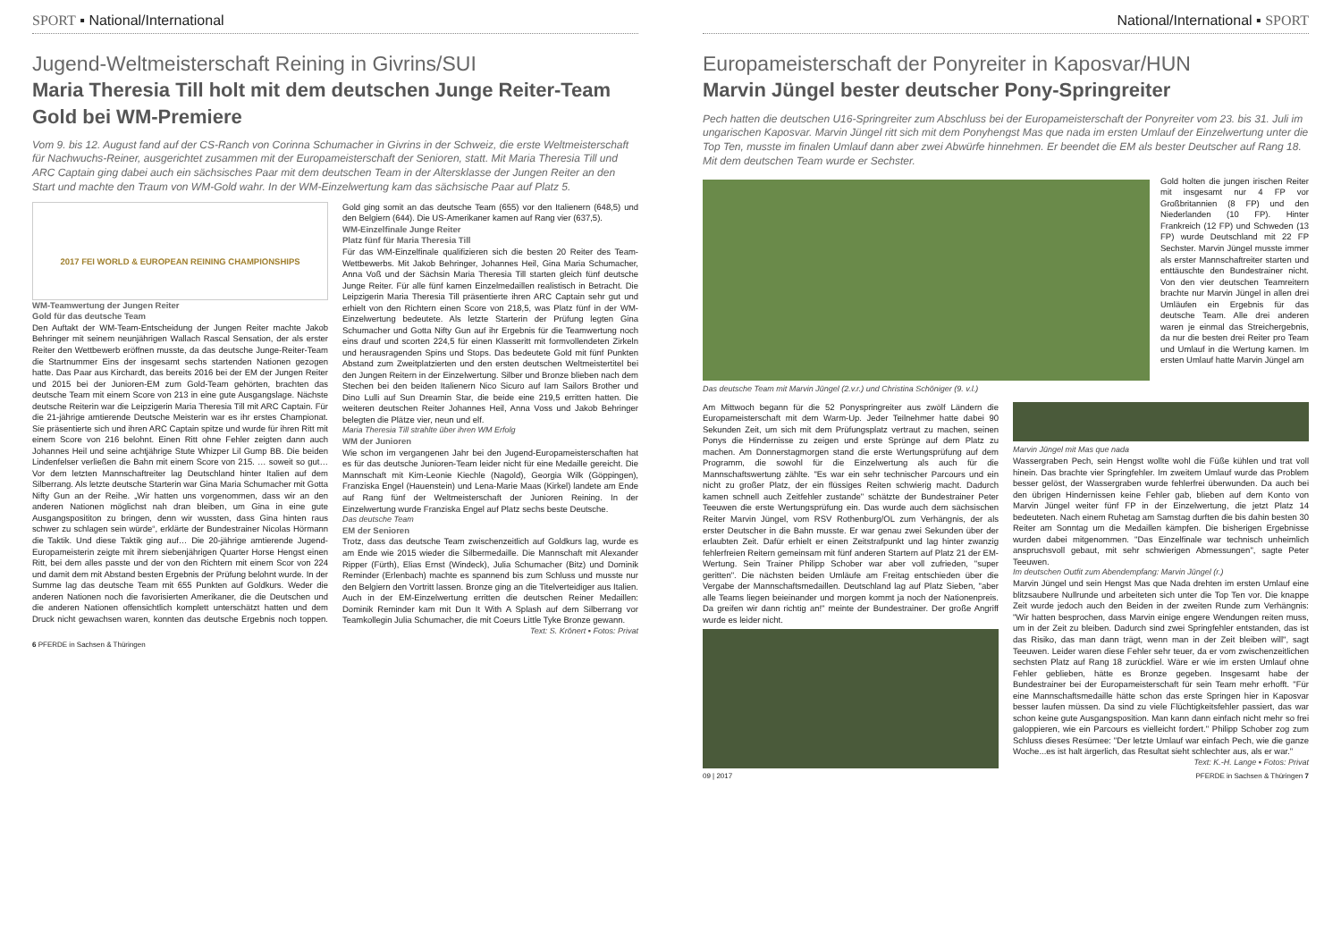SPORT ▪ National/International
Jugend-Weltmeisterschaft Reining in Givrins/SUI
Maria Theresia Till holt mit dem deutschen Junge Reiter-Team Gold bei WM-Premiere
Vom 9. bis 12. August fand auf der CS-Ranch von Corinna Schumacher in Givrins in der Schweiz, die erste Weltmeisterschaft für Nachwuchs-Reiner, ausgerichtet zusammen mit der Europameisterschaft der Senioren, statt. Mit Maria Theresia Till und ARC Captain ging dabei auch ein sächsisches Paar mit dem deutschen Team in der Altersklasse der Jungen Reiter an den Start und machte den Traum von WM-Gold wahr. In der WM-Einzelwertung kam das sächsische Paar auf Platz 5.
2017 FEI WORLD & EUROPEAN REINING CHAMPIONSHIPS
WM-Teamwertung der Jungen Reiter
Gold für das deutsche Team
Den Auftakt der WM-Team-Entscheidung der Jungen Reiter machte Jakob Behringer mit seinem neunjährigen Wallach Rascal Sensation, der als erster Reiter den Wettbewerb eröffnen musste, da das deutsche Junge-Reiter-Team die Startnummer Eins der insgesamt sechs startenden Nationen gezogen hatte. Das Paar aus Kirchardt, das bereits 2016 bei der EM der Jungen Reiter und 2015 bei der Junioren-EM zum Gold-Team gehörten, brachten das deutsche Team mit einem Score von 213 in eine gute Ausgangslage. Nächste deutsche Reiterin war die Leipzigerin Maria Theresia Till mit ARC Captain. Für die 21-jährige amtierende Deutsche Meisterin war es ihr erstes Championat. Sie präsentierte sich und ihren ARC Captain spitze und wurde für ihren Ritt mit einem Score von 216 belohnt. Einen Ritt ohne Fehler zeigten dann auch Johannes Heil und seine achtjährige Stute Whizper Lil Gump BB. Die beiden Lindenfelser verließen die Bahn mit einem Score von 215. … soweit so gut… Vor dem letzten Mannschaftreiter lag Deutschland hinter Italien auf dem Silberrang. Als letzte deutsche Starterin war Gina Maria Schumacher mit Gotta Nifty Gun an der Reihe. „Wir hatten uns vorgenommen, dass wir an den anderen Nationen möglichst nah dran bleiben, um Gina in eine gute Ausgangsposititon zu bringen, denn wir wussten, dass Gina hinten raus schwer zu schlagen sein würde“, erklärte der Bundestrainer Nicolas Hörmann die Taktik. Und diese Taktik ging auf… Die 20-jährige amtierende Jugend-Europameisterin zeigte mit ihrem siebenjährigen Quarter Horse Hengst einen Ritt, bei dem alles passte und der von den Richtern mit einem Scor von 224 und damit dem mit Abstand besten Ergebnis der Prüfung belohnt wurde. In der Summe lag das deutsche Team mit 655 Punkten auf Goldkurs. Weder die anderen Nationen noch die favorisierten Amerikaner, die die Deutschen und die anderen Nationen offensichtlich komplett unterschätzt hatten und dem Druck nicht gewachsen waren, konnten das deutsche Ergebnis noch toppen. Gold ging somit an das deutsche Team (655) vor den Italienern (648,5) und den Belgiern (644). Die US-Amerikaner kamen auf Rang vier (637,5).
WM-Einzelfinale Junge Reiter
Platz fünf für Maria Theresia Till
Für das WM-Einzelfinale qualifizieren sich die besten 20 Reiter des Team-Wettbewerbs. Mit Jakob Behringer, Johannes Heil, Gina Maria Schumacher, Anna Voß und der Sächsin Maria Theresia Till starten gleich fünf deutsche Junge Reiter. Für alle fünf kamen Einzelmedaillen realistisch in Betracht. Die Leipzigerin Maria Theresia Till präsentierte ihren ARC Captain sehr gut und erhielt von den Richtern einen Score von 218,5, was Platz fünf in der WM-Einzelwertung bedeutete. Als letzte Starterin der Prüfung legten Gina Schumacher und Gotta Nifty Gun auf ihr Ergebnis für die Teamwertung noch eins drauf und scorten 224,5 für einen Klasseritt mit formvollendeten Zirkeln und herausragenden Spins und Stops. Das bedeutete Gold mit fünf Punkten Abstand zum Zweitplatzierten und den ersten deutschen Weltmeistertitel bei den Jungen Reitern in der Einzelwertung. Silber und Bronze blieben nach dem Stechen bei den beiden Italienern Nico Sicuro auf Iam Sailors Brother und Dino Lulli auf Sun Dreamin Star, die beide eine 219,5 erritten hatten. Die weiteren deutschen Reiter Johannes Heil, Anna Voss und Jakob Behringer belegten die Plätze vier, neun und elf.
Maria Theresia Till strahlte über ihren WM Erfolg
WM der Junioren
Wie schon im vergangenen Jahr bei den Jugend-Europameisterschaften hat es für das deutsche Junioren-Team leider nicht für eine Medaille gereicht. Die Mannschaft mit Kim-Leonie Kiechle (Nagold), Georgia Wilk (Göppingen), Franziska Engel (Hauenstein) und Lena-Marie Maas (Kirkel) landete am Ende auf Rang fünf der Weltmeisterschaft der Junioren Reining. In der Einzelwertung wurde Franziska Engel auf Platz sechs beste Deutsche.
Das deutsche Team
EM der Senioren
Trotz, dass das deutsche Team zwischenzeitlich auf Goldkurs lag, wurde es am Ende wie 2015 wieder die Silbermedaille. Die Mannschaft mit Alexander Ripper (Fürth), Elias Ernst (Windeck), Julia Schumacher (Bitz) und Dominik Reminder (Erlenbach) machte es spannend bis zum Schluss und musste nur den Belgiern den Vortritt lassen. Bronze ging an die Titelverteidiger aus Italien. Auch in der EM-Einzelwertung erritten die deutschen Reiner Medaillen: Dominik Reminder kam mit Dun It With A Splash auf dem Silberrang vor Teamkollegin Julia Schumacher, die mit Coeurs Little Tyke Bronze gewann.
Text: S. Krönert ▪ Fotos: Privat
6 PFERDE in Sachsen & Thüringen
National/International ▪ SPORT
Europameisterschaft der Ponyreiter in Kaposvar/HUN
Marvin Jüngel bester deutscher Pony-Springreiter
Pech hatten die deutschen U16-Springreiter zum Abschluss bei der Europameisterschaft der Ponyreiter vom 23. bis 31. Juli im ungarischen Kaposvar. Marvin Jüngel ritt sich mit dem Ponyhengst Mas que nada im ersten Umlauf der Einzelwertung unter die Top Ten, musste im finalen Umlauf dann aber zwei Abwürfe hinnehmen. Er beendet die EM als bester Deutscher auf Rang 18. Mit dem deutschen Team wurde er Sechster.
Das deutsche Team mit Marvin Jüngel (2.v.r.) und Christina Schöniger (9. v.l.) Gold holten die jungen irischen Reiter mit insgesamt nur 4 FP vor Großbritannien (8 FP) und den Niederlanden (10 FP). Hinter Frankreich (12 FP) und Schweden (13 FP) wurde Deutschland mit 22 FP Sechster. Marvin Jüngel musste immer als erster Mannschaftreiter starten und enttäuschte den Bundestrainer nicht. Von den vier deutschen Teamreitern brachte nur Marvin Jüngel in allen drei Umläufen ein Ergebnis für das deutsche Team. Alle drei anderen waren je einmal das Streichergebnis, da nur die besten drei Reiter pro Team und Umlauf in die Wertung kamen. Im ersten Umlauf hatte Marvin Jüngel am
Am Mittwoch begann für die 52 Ponyspringreiter aus zwölf Ländern die Europameisterschaft mit dem Warm-Up. Jeder Teilnehmer hatte dabei 90 Sekunden Zeit, um sich mit dem Prüfungsplatz vertraut zu machen, seinen Ponys die Hindernisse zu zeigen und erste Sprünge auf dem Platz zu machen. Am Donnerstagmorgen stand die erste Wertungsprüfung auf dem Programm, die sowohl für die Einzelwertung als auch für die Mannschaftswertung zählte. "Es war ein sehr technischer Parcours und ein nicht zu großer Platz, der ein flüssiges Reiten schwierig macht. Dadurch kamen schnell auch Zeitfehler zustande" schätzte der Bundestrainer Peter Teeuwen die erste Wertungsprüfung ein. Das wurde auch dem sächsischen Reiter Marvin Jüngel, vom RSV Rothenburg/OL zum Verhängnis, der als erster Deutscher in die Bahn musste. Er war genau zwei Sekunden über der erlaubten Zeit. Dafür erhielt er einen Zeitstrafpunkt und lag hinter zwanzig fehlerfreien Reitern gemeinsam mit fünf anderen Startern auf Platz 21 der EM-Wertung. Sein Trainer Philipp Schober war aber voll zufrieden, "super geritten". Die nächsten beiden Umläufe am Freitag entschieden über die Vergabe der Mannschaftsmedaillen. Deutschland lag auf Platz Sieben, "aber alle Teams liegen beieinander und morgen kommt ja noch der Nationenpreis. Da greifen wir dann richtig an!" meinte der Bundestrainer. Der große Angriff wurde es leider nicht.
Marvin Jüngel mit Mas que nada
Wassergraben Pech, sein Hengst wollte wohl die Füße kühlen und trat voll hinein. Das brachte vier Springfehler. Im zweitem Umlauf wurde das Problem besser gelöst, der Wassergraben wurde fehlerfrei überwunden. Da auch bei den übrigen Hindernissen keine Fehler gab, blieben auf dem Konto von Marvin Jüngel weiter fünf FP in der Einzelwertung, die jetzt Platz 14 bedeuteten. Nach einem Ruhetag am Samstag durften die bis dahin besten 30 Reiter am Sonntag um die Medaillen kämpfen. Die bisherigen Ergebnisse wurden dabei mitgenommen. "Das Einzelfinale war technisch unheimlich anspruchsvoll gebaut, mit sehr schwierigen Abmessungen", sagte Peter Teeuwen.
Im deutschen Outfit zum Abendempfang: Marvin Jüngel (r.)
Marvin Jüngel und sein Hengst Mas que Nada drehten im ersten Umlauf eine blitzsaubere Nullrunde und arbeiteten sich unter die Top Ten vor. Die knappe Zeit wurde jedoch auch den Beiden in der zweiten Runde zum Verhängnis: "Wir hatten besprochen, dass Marvin einige engere Wendungen reiten muss, um in der Zeit zu bleiben. Dadurch sind zwei Springfehler entstanden, das ist das Risiko, das man dann trägt, wenn man in der Zeit bleiben will", sagt Teeuwen. Leider waren diese Fehler sehr teuer, da er vom zwischenzeitlichen sechsten Platz auf Rang 18 zurückfiel. Wäre er wie im ersten Umlauf ohne Fehler geblieben, hätte es Bronze gegeben. Insgesamt habe der Bundestrainer bei der Europameisterschaft für sein Team mehr erhofft. "Für eine Mannschaftsmedaille hätte schon das erste Springen hier in Kaposvar besser laufen müssen. Da sind zu viele Flüchtigkeitsfehler passiert, das war schon keine gute Ausgangsposition. Man kann dann einfach nicht mehr so frei galoppieren, wie ein Parcours es vielleicht fordert." Philipp Schober zog zum Schluss dieses Resümee: "Der letzte Umlauf war einfach Pech, wie die ganze Woche...es ist halt ärgerlich, das Resultat sieht schlechter aus, als er war."
Text: K.-H. Lange ▪ Fotos: Privat
09 | 2017 PFERDE in Sachsen & Thüringen 7